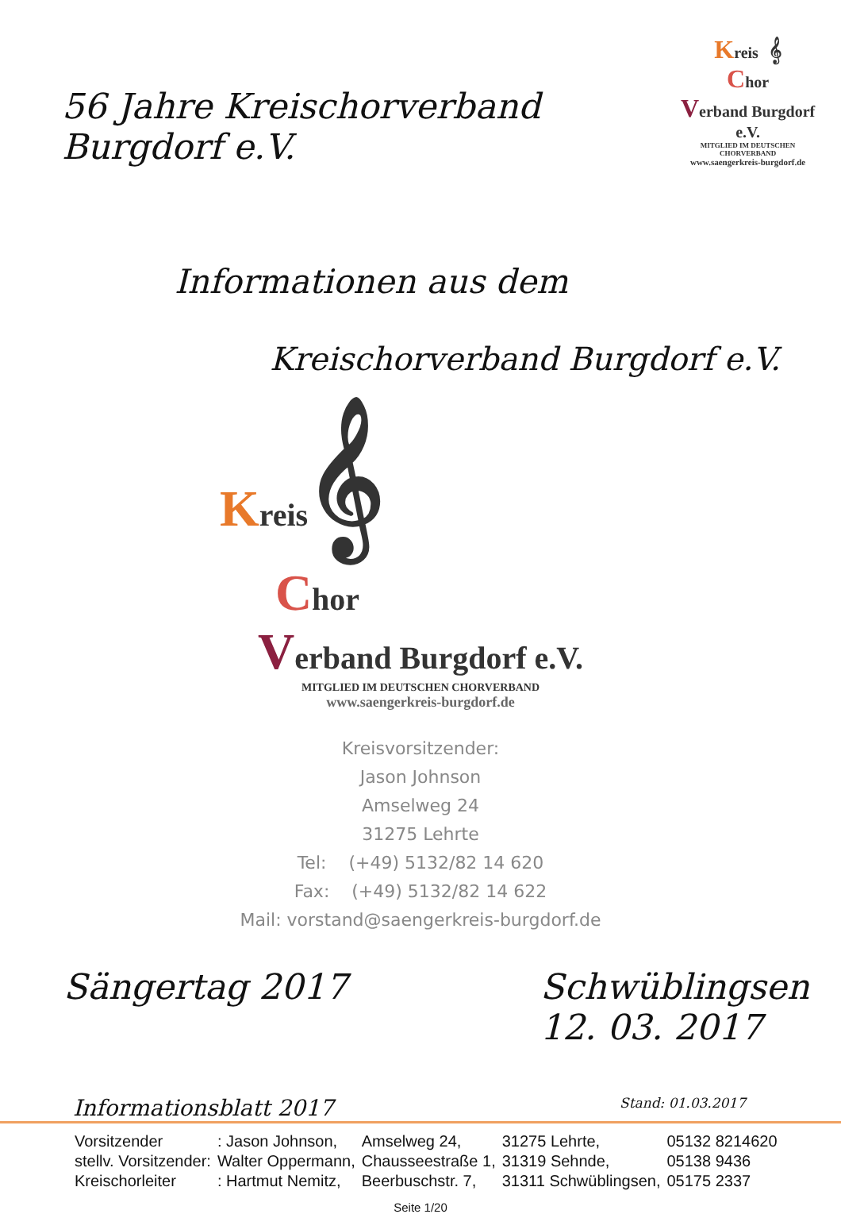56 Jahre Kreischorverband Burgdorf e.V.
Kreis 𝄞
Chor
Verband Burgdorf e.V.
MITGLIED IM DEUTSCHEN CHORVERBAND
www.saengerkreis-burgdorf.de
Informationen aus dem
Kreischorverband Burgdorf e.V.
Kreis 𝄞
Chor
Verband Burgdorf e.V.
MITGLIED IM DEUTSCHEN CHORVERBAND
www.saengerkreis-burgdorf.de
Kreisvorsitzender:
Jason Johnson
Amselweg 24
31275 Lehrte
Tel: (+49) 5132/82 14 620
Fax: (+49) 5132/82 14 622
Mail: vorstand@saengerkreis-burgdorf.de
Sängertag 2017 Schwüblingsen
12. 03. 2017
Informationsblatt 2017 Stand: 01.03.2017
| Vorsitzender | : Jason Johnson, | Amselweg 24, | 31275 Lehrte, | 05132 8214620 |
| stellv. Vorsitzender: | Walter Oppermann, | Chausseestraße 1, | 31319 Sehnde, | 05138 9436 |
| Kreischorleiter | : Hartmut Nemitz, | Beerbuschstr. 7, | 31311 Schwüblingsen, | 05175 2337 |
Seite 1/20